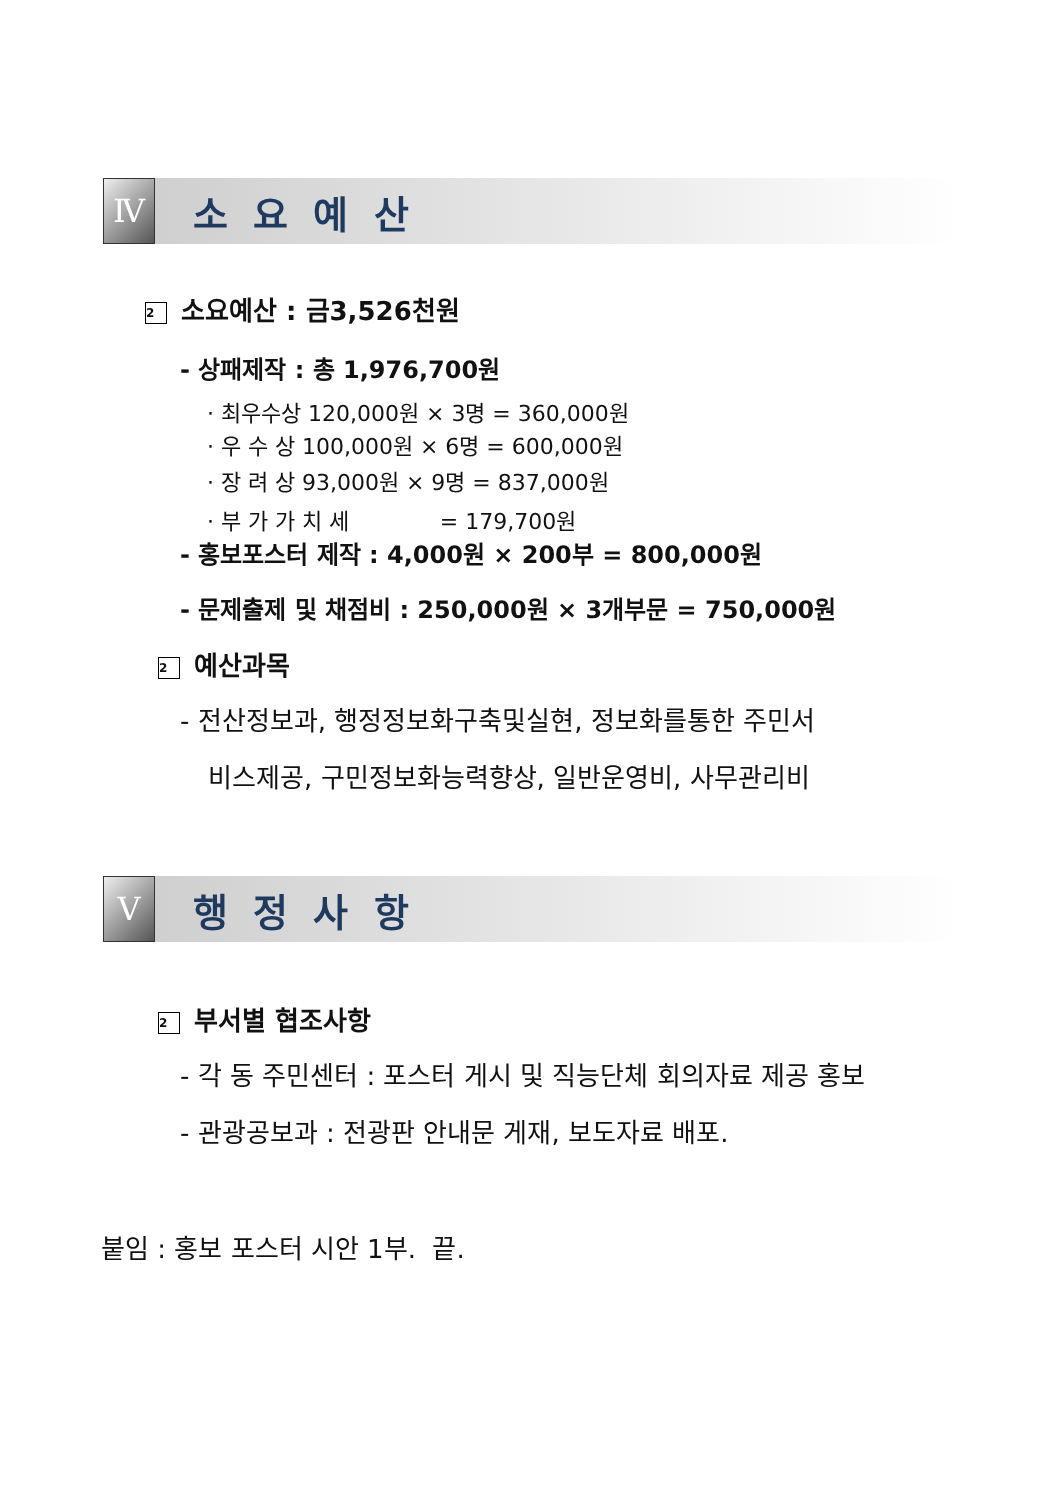Ⅳ
소 요 예 산
2 소요예산 : 금3,526천원
- 상패제작 : 총 1,976,700원
· 최우수상 120,000원 × 3명 = 360,000원
· 우 수 상 100,000원 × 6명 = 600,000원
· 장 려 상 93,000원 × 9명 = 837,000원
· 부 가 가 치 세 = 179,700원
- 홍보포스터 제작 : 4,000원 × 200부 = 800,000원
- 문제출제 및 채점비 : 250,000원 × 3개부문 = 750,000원
2 예산과목
- 전산정보과, 행정정보화구축및실현, 정보화를통한 주민서
비스제공, 구민정보화능력향상, 일반운영비, 사무관리비
Ⅴ
행 정 사 항
2 부서별 협조사항
- 각 동 주민센터 : 포스터 게시 및 직능단체 회의자료 제공 홍보
- 관광공보과 : 전광판 안내문 게재, 보도자료 배포.
붙임 : 홍보 포스터 시안 1부. 끝.